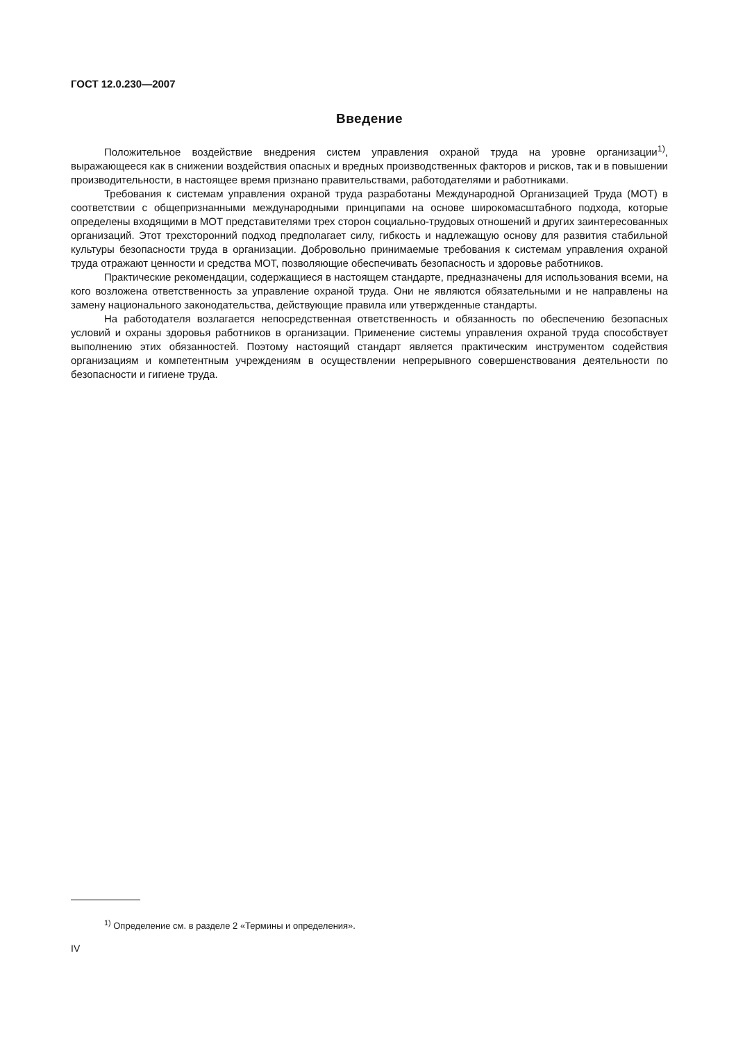ГОСТ 12.0.230—2007
Введение
Положительное воздействие внедрения систем управления охраной труда на уровне организации<sup>1)</sup>, выражающееся как в снижении воздействия опасных и вредных производственных факторов и рисков, так и в повышении производительности, в настоящее время признано правительствами, работодателями и работниками.
Требования к системам управления охраной труда разработаны Международной Организацией Труда (МОТ) в соответствии с общепризнанными международными принципами на основе широкомасштабного подхода, которые определены входящими в МОТ представителями трех сторон социально-трудовых отношений и других заинтересованных организаций. Этот трехсторонний подход предполагает силу, гибкость и надлежащую основу для развития стабильной культуры безопасности труда в организации. Добровольно принимаемые требования к системам управления охраной труда отражают ценности и средства МОТ, позволяющие обеспечивать безопасность и здоровье работников.
Практические рекомендации, содержащиеся в настоящем стандарте, предназначены для использования всеми, на кого возложена ответственность за управление охраной труда. Они не являются обязательными и не направлены на замену национального законодательства, действующие правила или утвержденные стандарты.
На работодателя возлагается непосредственная ответственность и обязанность по обеспечению безопасных условий и охраны здоровья работников в организации. Применение системы управления охраной труда способствует выполнению этих обязанностей. Поэтому настоящий стандарт является практическим инструментом содействия организациям и компетентным учреждениям в осуществлении непрерывного совершенствования деятельности по безопасности и гигиене труда.
<sup>1)</sup> Определение см. в разделе 2 «Термины и определения».
IV